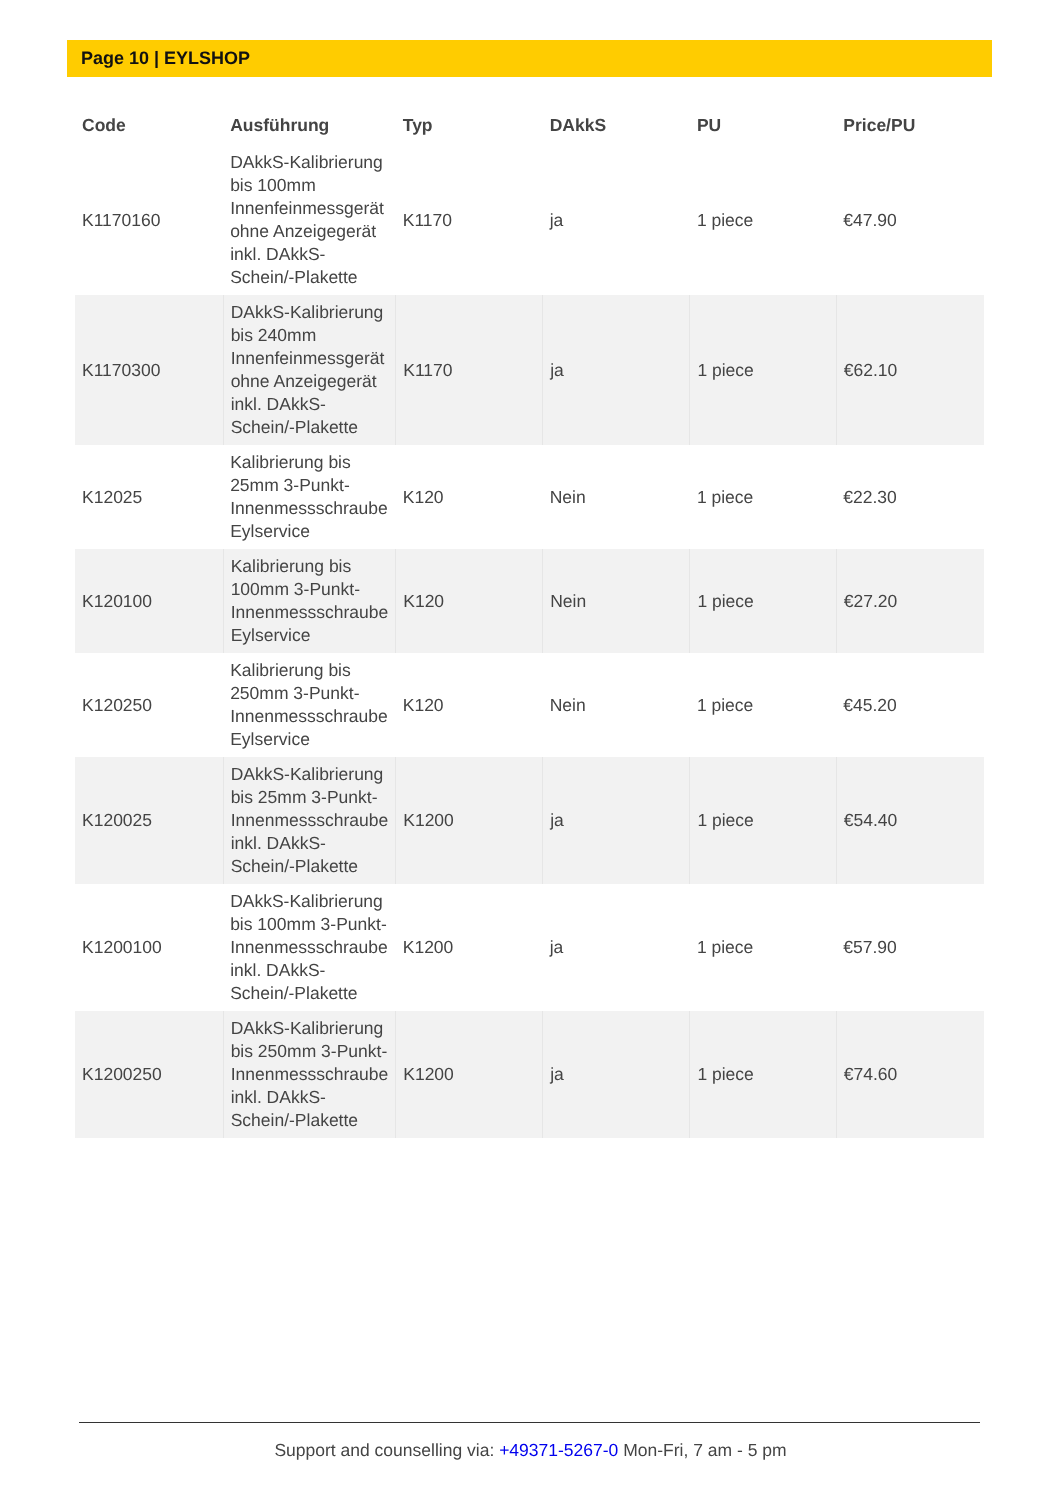Page 10 | EYLSHOP
| Code | Ausführung | Typ | DAkkS | PU | Price/PU |
| --- | --- | --- | --- | --- | --- |
| K1170160 | DAkkS-Kalibrierung bis 100mm Innenfeinmessgerät ohne Anzeigegerät inkl. DAkkS-Schein/-Plakette | K1170 | ja | 1 piece | €47.90 |
| K1170300 | DAkkS-Kalibrierung bis 240mm Innenfeinmessgerät ohne Anzeigegerät inkl. DAkkS-Schein/-Plakette | K1170 | ja | 1 piece | €62.10 |
| K12025 | Kalibrierung bis 25mm 3-Punkt-Innenmessschraube Eylservice | K120 | Nein | 1 piece | €22.30 |
| K120100 | Kalibrierung bis 100mm 3-Punkt-Innenmessschraube Eylservice | K120 | Nein | 1 piece | €27.20 |
| K120250 | Kalibrierung bis 250mm 3-Punkt-Innenmessschraube Eylservice | K120 | Nein | 1 piece | €45.20 |
| K120025 | DAkkS-Kalibrierung bis 25mm 3-Punkt-Innenmessschraube inkl. DAkkS-Schein/-Plakette | K1200 | ja | 1 piece | €54.40 |
| K1200100 | DAkkS-Kalibrierung bis 100mm 3-Punkt-Innenmessschraube inkl. DAkkS-Schein/-Plakette | K1200 | ja | 1 piece | €57.90 |
| K1200250 | DAkkS-Kalibrierung bis 250mm 3-Punkt-Innenmessschraube inkl. DAkkS-Schein/-Plakette | K1200 | ja | 1 piece | €74.60 |
Support and counselling via: +49371-5267-0 Mon-Fri, 7 am - 5 pm